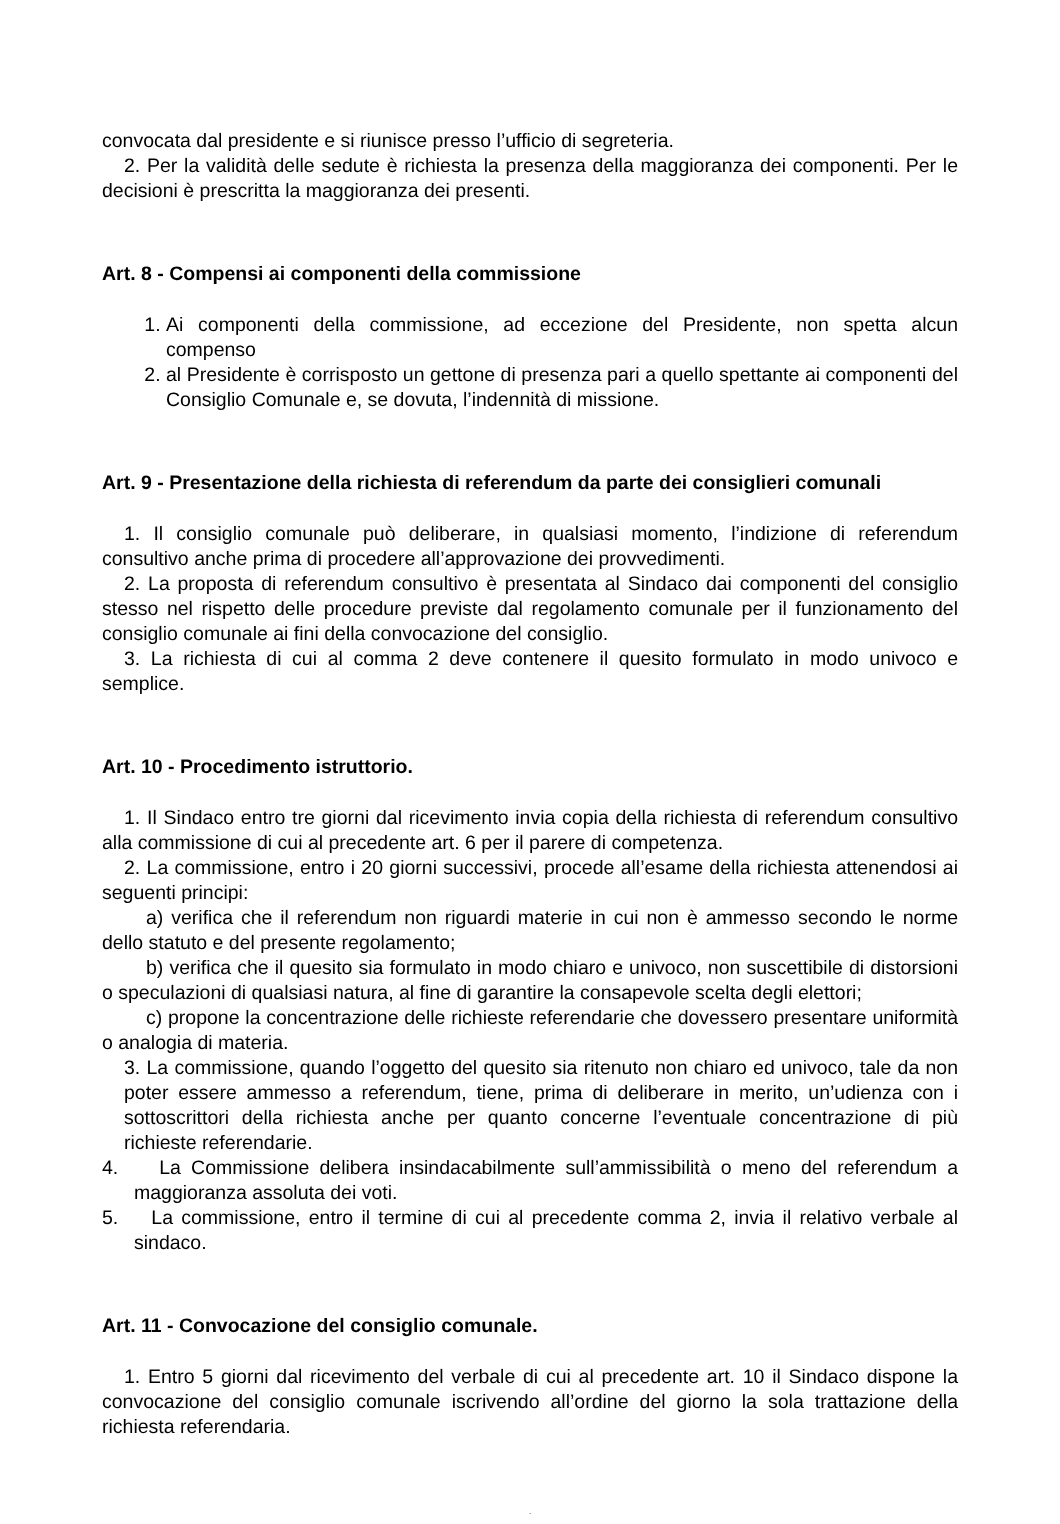convocata dal presidente e si riunisce presso l’ufficio di segreteria.
2. Per la validità delle sedute è richiesta la presenza della maggioranza dei componenti. Per le decisioni è prescritta la maggioranza dei presenti.
Art. 8 - Compensi ai componenti della commissione
1. Ai componenti della commissione, ad eccezione del Presidente, non spetta alcun compenso
2. al Presidente è corrisposto un gettone di presenza pari a quello spettante ai componenti del Consiglio Comunale e, se dovuta, l’indennità di missione.
Art. 9 - Presentazione della richiesta di referendum da parte dei consiglieri comunali
1. Il consiglio comunale può deliberare, in qualsiasi momento, l’indizione di referendum consultivo anche prima di procedere all’approvazione dei provvedimenti.
2. La proposta di referendum consultivo è presentata al Sindaco dai componenti del consiglio stesso nel rispetto delle procedure previste dal regolamento comunale per il funzionamento del consiglio comunale ai fini della convocazione del consiglio.
3. La richiesta di cui al comma 2 deve contenere il quesito formulato in modo univoco e semplice.
Art. 10 - Procedimento istruttorio.
1. Il Sindaco entro tre giorni dal ricevimento invia copia della richiesta di referendum consultivo alla commissione di cui al precedente art. 6 per il parere di competenza.
2. La commissione, entro i 20 giorni successivi, procede all’esame della richiesta attenendosi ai seguenti principi:
a) verifica che il referendum non riguardi materie in cui non è ammesso secondo le norme dello statuto e del presente regolamento;
b) verifica che il quesito sia formulato in modo chiaro e univoco, non suscettibile di distorsioni o speculazioni di qualsiasi natura, al fine di garantire la consapevole scelta degli elettori;
c) propone la concentrazione delle richieste referendarie che dovessero presentare uniformità o analogia di materia.
3. La commissione, quando l’oggetto del quesito sia ritenuto non chiaro ed univoco, tale da non poter essere ammesso a referendum, tiene, prima di deliberare in merito, un’udienza con i sottoscrittori della richiesta anche per quanto concerne l’eventuale concentrazione di più richieste referendarie.
4. La Commissione delibera insindacabilmente sull’ammissibilità o meno del referendum a maggioranza assoluta dei voti.
5. La commissione, entro il termine di cui al precedente comma 2, invia il relativo verbale al sindaco.
Art. 11 - Convocazione del consiglio comunale.
1. Entro 5 giorni dal ricevimento del verbale di cui al precedente art. 10 il Sindaco dispone la convocazione del consiglio comunale iscrivendo all’ordine del giorno la sola trattazione della richiesta referendaria.
.